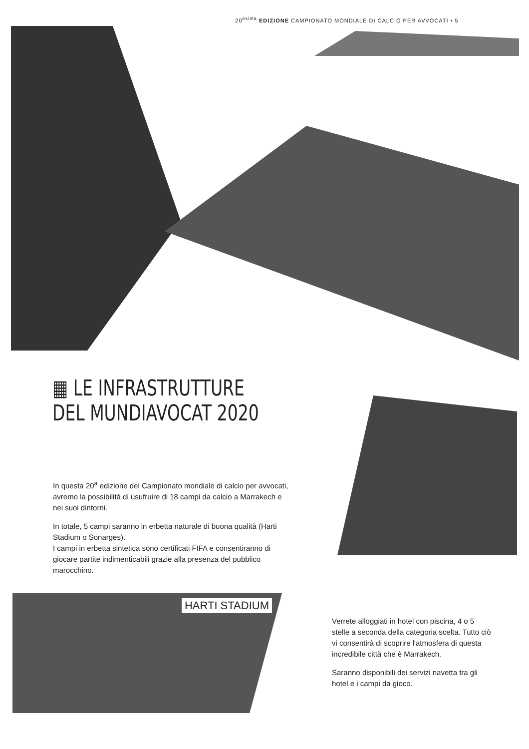20<sup>esima</sup> EDIZIONE CAMPIONATO MONDIALE DI CALCIO PER AVVOCATI • 5
▦ LE INFRASTRUTTURE
DEL MUNDIAVOCAT 2020
In questa 20<sup>a</sup> edizione del Campionato mondiale di calcio per avvocati, avremo la possibilità di usufruire di 18 campi da calcio a Marrakech e nei suoi dintorni.
In totale, 5 campi saranno in erbetta naturale di buona qualità (Harti Stadium o Sonarges).
I campi in erbetta sintetica sono certificati FIFA e consentiranno di giocare partite indimenticabili grazie alla presenza del pubblico marocchino.
HARTI STADIUM
Verrete alloggiati in hotel con piscina, 4 o 5 stelle a seconda della categoria scelta. Tutto ciò vi consentirà di scoprire l'atmosfera di questa incredibile città che è Marrakech.
Saranno disponibili dei servizi navetta tra gli hotel e i campi da gioco.